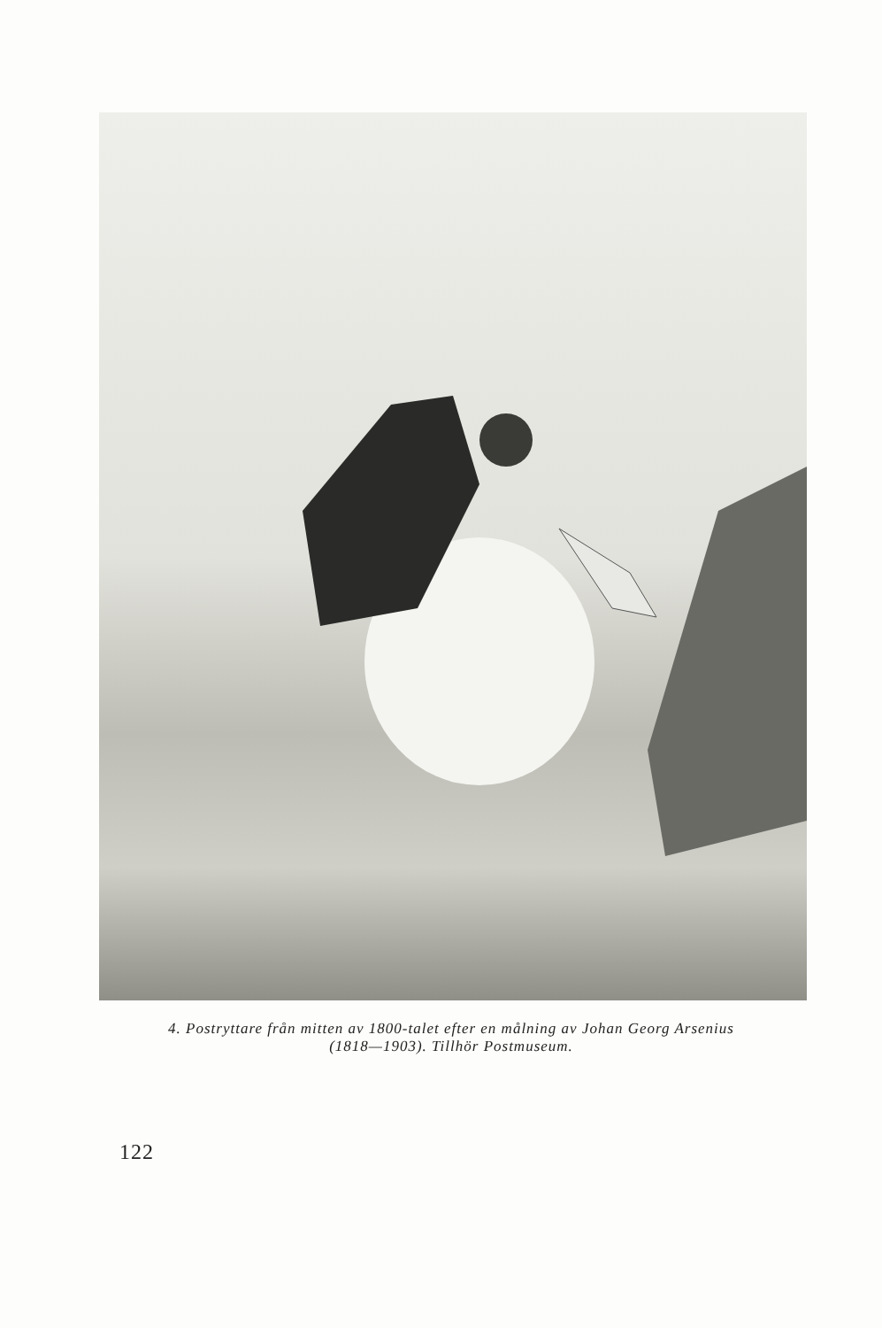4. Postryttare från mitten av 1800-talet efter en målning av Johan Georg Arsenius
(1818—1903). Tillhör Postmuseum.
122